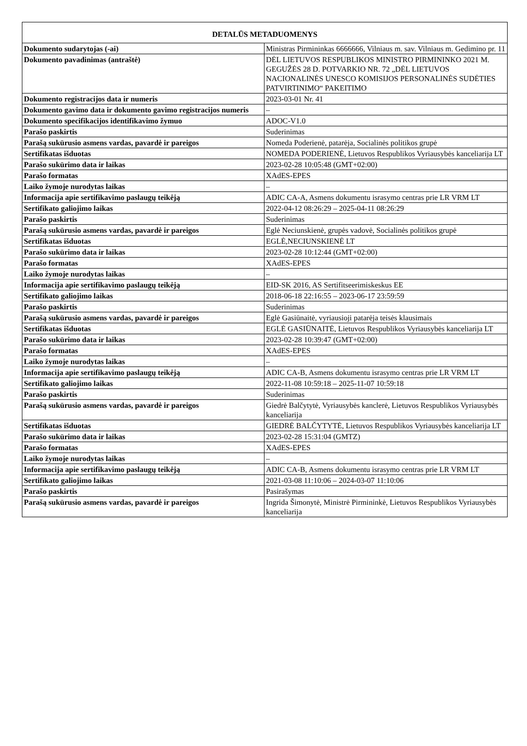| DETALŪS METADUOMENYS | |
| --- | --- |
| Dokumento sudarytojas (-ai) | Ministras Pirmininkas 6666666, Vilniaus m. sav. Vilniaus m. Gedimino pr. 11 |
| Dokumento pavadinimas (antraštė) | DĖL LIETUVOS RESPUBLIKOS MINISTRO PIRMININKO 2021 M. GEGUŽĖS 28 D. POTVARKIO NR. 72 „DĖL LIETUVOS NACIONALINĖS UNESCO KOMISIJOS PERSONALINĖS SUDĖTIES PATVIRTINIMO“ PAKEITIMO |
| Dokumento registracijos data ir numeris | 2023-03-01 Nr. 41 |
| Dokumento gavimo data ir dokumento gavimo registracijos numeris | – |
| Dokumento specifikacijos identifikavimo žymuo | ADOC-V1.0 |
| Parašo paskirtis | Suderinimas |
| Parašą sukūrusio asmens vardas, pavardė ir pareigos | Nomeda Poderienė, patarėja, Socialinės politikos grupė |
| Sertifikatas išduotas | NOMEDA PODERIENĖ, Lietuvos Respublikos Vyriausybės kanceliarija LT |
| Parašo sukūrimo data ir laikas | 2023-02-28 10:05:48 (GMT+02:00) |
| Parašo formatas | XAdES-EPES |
| Laiko žymoje nurodytas laikas | – |
| Informacija apie sertifikavimo paslaugų teikėją | ADIC CA-A, Asmens dokumentu israsymo centras prie LR VRM LT |
| Sertifikato galiojimo laikas | 2022-04-12 08:26:29 – 2025-04-11 08:26:29 |
| Parašo paskirtis | Suderinimas |
| Parašą sukūrusio asmens vardas, pavardė ir pareigos | Eglė Neciunskienė, grupės vadovė, Socialinės politikos grupė |
| Sertifikatas išduotas | EGLĖ,NECIUNSKIENĖ LT |
| Parašo sukūrimo data ir laikas | 2023-02-28 10:12:44 (GMT+02:00) |
| Parašo formatas | XAdES-EPES |
| Laiko žymoje nurodytas laikas | – |
| Informacija apie sertifikavimo paslaugų teikėją | EID-SK 2016, AS Sertifitseerimiskeskus EE |
| Sertifikato galiojimo laikas | 2018-06-18 22:16:55 – 2023-06-17 23:59:59 |
| Parašo paskirtis | Suderinimas |
| Parašą sukūrusio asmens vardas, pavardė ir pareigos | Eglė Gasiūnaitė, vyriausioji patarėja teisės klausimais |
| Sertifikatas išduotas | EGLĖ GASIŪNAITĖ, Lietuvos Respublikos Vyriausybės kanceliarija LT |
| Parašo sukūrimo data ir laikas | 2023-02-28 10:39:47 (GMT+02:00) |
| Parašo formatas | XAdES-EPES |
| Laiko žymoje nurodytas laikas | – |
| Informacija apie sertifikavimo paslaugų teikėją | ADIC CA-B, Asmens dokumentu israsymo centras prie LR VRM LT |
| Sertifikato galiojimo laikas | 2022-11-08 10:59:18 – 2025-11-07 10:59:18 |
| Parašo paskirtis | Suderinimas |
| Parašą sukūrusio asmens vardas, pavardė ir pareigos | Giedrė Balčytytė, Vyriausybės kanclerė, Lietuvos Respublikos Vyriausybės kanceliarija |
| Sertifikatas išduotas | GIEDRĖ BALČYTYTĖ, Lietuvos Respublikos Vyriausybės kanceliarija LT |
| Parašo sukūrimo data ir laikas | 2023-02-28 15:31:04 (GMTZ) |
| Parašo formatas | XAdES-EPES |
| Laiko žymoje nurodytas laikas | – |
| Informacija apie sertifikavimo paslaugų teikėją | ADIC CA-B, Asmens dokumentu israsymo centras prie LR VRM LT |
| Sertifikato galiojimo laikas | 2021-03-08 11:10:06 – 2024-03-07 11:10:06 |
| Parašo paskirtis | Pasirašymas |
| Parašą sukūrusio asmens vardas, pavardė ir pareigos | Ingrida Šimonytė, Ministrė Pirmininkė, Lietuvos Respublikos Vyriausybės kanceliarija |